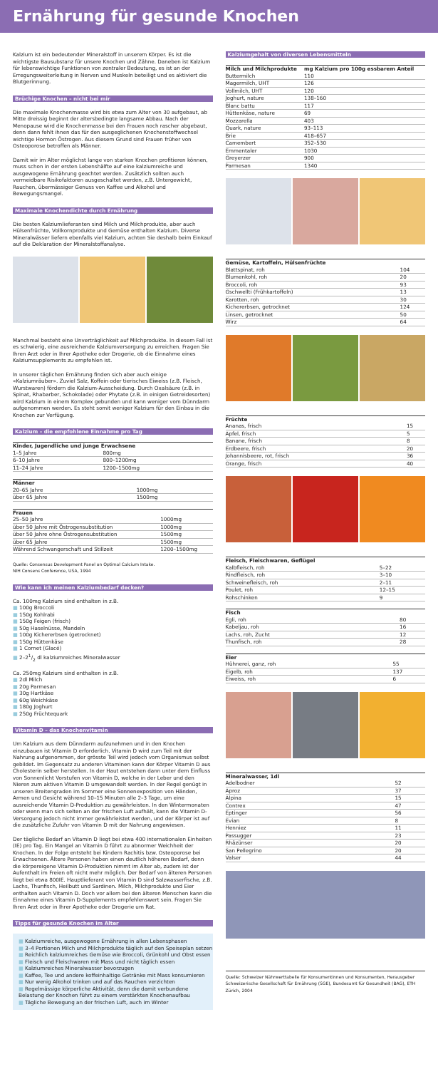Ernährung für gesunde Knochen
Kalzium ist ein bedeutender Mineralstoff in unserem Körper. Es ist die wichtigste Bausubstanz für unsere Knochen und Zähne. Daneben ist Kalzium für lebenswichtige Funktionen von zentraler Bedeutung, es ist an der Erregungsweiterleitung in Nerven und Muskeln beteiligt und es aktiviert die Blutgerinnung.
Brüchige Knochen – nicht bei mir
Die maximale Knochenmasse wird bis etwa zum Alter von 30 aufgebaut, ab Mitte dreissig beginnt der altersbedingte langsame Abbau. Nach der Menopause wird die Knochenmasse bei den Frauen noch rascher abgebaut, denn dann fehlt ihnen das für den ausgeglichenen Knochenstoffwechsel wichtige Hormon Östrogen. Aus diesem Grund sind Frauen früher von Osteoporose betroffen als Männer.
Damit wir im Alter möglichst lange von starken Knochen profitieren können, muss schon in der ersten Lebenshälfte auf eine kalziumreiche und ausgewogene Ernährung geachtet werden. Zusätzlich sollten auch vermeidbare Risikofaktoren ausgeschaltet werden, z.B. Untergewicht, Rauchen, übermässiger Genuss von Kaffee und Alkohol und Bewegungsmangel.
Maximale Knochendichte durch Ernährung
Die besten Kalziumlieferanten sind Milch und Milchprodukte, aber auch Hülsenfrüchte, Vollkornprodukte und Gemüse enthalten Kalzium. Diverse Mineralwässer liefern ebenfalls viel Kalzium, achten Sie deshalb beim Einkauf auf die Deklaration der Mineralstoffanalyse.
Manchmal besteht eine Unverträglichkeit auf Milchprodukte. In diesem Fall ist es schwierig, eine ausreichende Kalziumversorgung zu erreichen. Fragen Sie Ihren Arzt oder in Ihrer Apotheke oder Drogerie, ob die Einnahme eines Kalziumsupplements zu empfehlen ist.
In unserer täglichen Ernährung finden sich aber auch einige «Kalziumräuber». Zuviel Salz, Koffein oder tierisches Eiweiss (z.B. Fleisch, Wurstwaren) fördern die Kalzium-Ausscheidung. Durch Oxalsäure (z.B. in Spinat, Rhabarber, Schokolade) oder Phytate (z.B. in einigen Getreidesorten) wird Kalzium in einem Komplex gebunden und kann weniger vom Dünndarm aufgenommen werden. Es steht somit weniger Kalzium für den Einbau in die Knochen zur Verfügung.
Kalzium – die empfohlene Einnahme pro Tag
| Kinder, Jugendliche und junge Erwachsene | |
| --- | --- |
| 1–5 Jahre | 800mg |
| 6–10 Jahre | 800–1200mg |
| 11–24 Jahre | 1200–1500mg |
| Männer | |
| --- | --- |
| 20–65 Jahre | 1000mg |
| über 65 Jahre | 1500mg |
| Frauen | |
| --- | --- |
| 25–50 Jahre | 1000mg |
| über 50 Jahre mit Östrogensubstitution | 1000mg |
| über 50 Jahre ohne Östrogensubstitution | 1500mg |
| über 65 Jahre | 1500mg |
| Während Schwangerschaft und Stillzeit | 1200–1500mg |
Quelle: Consensus Development Panel on Optimal Calcium Intake.
NIH Consens Conference, USA, 1994
Wie kann ich meinen Kalziumbedarf decken?
Ca. 100mg Kalzium sind enthalten in z.B.
100g Broccoli
150g Kohlrabi
150g Feigen (frisch)
50g Haselnüsse, Mandeln
100g Kichererbsen (getrocknet)
150g Hüttenkäse
1 Cornet (Glacé)
2–21/2 dl kalziumreiches Mineralwasser
Ca. 250mg Kalzium sind enthalten in z.B.
2dl Milch
20g Parmesan
30g Hartkäse
60g Weichkäse
180g Joghurt
250g Früchtequark
Vitamin D – das Knochenvitamin
Um Kalzium aus dem Dünndarm aufzunehmen und in den Knochen einzubauen ist Vitamin D erforderlich. Vitamin D wird zum Teil mit der Nahrung aufgenommen, der grösste Teil wird jedoch vom Organismus selbst gebildet. Im Gegensatz zu anderen Vitaminen kann der Körper Vitamin D aus Cholesterin selber herstellen. In der Haut entstehen dann unter dem Einfluss von Sonnenlicht Vorstufen von Vitamin D, welche in der Leber und den Nieren zum aktiven Vitamin D umgewandelt werden. In der Regel genügt in unseren Breitengraden im Sommer eine Sonnenexposition von Händen, Armen und Gesicht während 10–15 Minuten alle 2–3 Tage, um eine ausreichende Vitamin D-Produktion zu gewährleisten. In den Wintermonaten oder wenn man sich selten an der frischen Luft aufhält, kann die Vitamin D-Versorgung jedoch nicht immer gewährleistet werden, und der Körper ist auf die zusätzliche Zufuhr von Vitamin D mit der Nahrung angewiesen.
Der tägliche Bedarf an Vitamin D liegt bei etwa 400 internationalen Einheiten (IE) pro Tag. Ein Mangel an Vitamin D führt zu abnormer Weichheit der Knochen. In der Folge entsteht bei Kindern Rachitis bzw. Osteoporose bei Erwachsenen. Ältere Personen haben einen deutlich höheren Bedarf, denn die körpereigene Vitamin D-Produktion nimmt im Alter ab, zudem ist der Aufenthalt im Freien oft nicht mehr möglich. Der Bedarf von älteren Personen liegt bei etwa 800IE. Hauptlieferant von Vitamin D sind Salzwasserfische, z.B. Lachs, Thunfisch, Heilbutt und Sardinen. Milch, Milchprodukte und Eier enthalten auch Vitamin D. Doch vor allem bei den älteren Menschen kann die Einnahme eines Vitamin D-Supplements empfehlenswert sein. Fragen Sie Ihren Arzt oder in Ihrer Apotheke oder Drogerie um Rat.
Tipps für gesunde Knochen im Alter
Kalziumreiche, ausgewogene Ernährung in allen Lebensphasen
3–4 Portionen Milch und Milchprodukte täglich auf den Speiseplan setzen
Reichlich kalziumreiches Gemüse wie Broccoli, Grünkohl und Obst essen
Fleisch und Fleischwaren mit Mass und nicht täglich essen
Kalziumreiches Mineralwasser bevorzugen
Kaffee, Tee und andere koffeinhaltige Getränke mit Mass konsumieren
Nur wenig Alkohol trinken und auf das Rauchen verzichten
Regelmässige körperliche Aktivität, denn die damit verbundene Belastung der Knochen führt zu einem verstärkten Knochenaufbau
Tägliche Bewegung an der frischen Luft, auch im Winter
Kalziumgehalt von diversen Lebensmitteln
| Milch und Milchprodukte | mg Kalzium pro 100g essbarem Anteil |
| --- | --- |
| Buttermilch | 110 |
| Magermilch, UHT | 126 |
| Vollmilch, UHT | 120 |
| Joghurt, nature | 138–160 |
| Blanc battu | 117 |
| Hüttenkäse, nature | 69 |
| Mozzarella | 403 |
| Quark, nature | 93–113 |
| Brie | 418–657 |
| Camembert | 352–530 |
| Emmentaler | 1030 |
| Greyerzer | 900 |
| Parmesan | 1340 |
| Gemüse, Kartoffeln, Hülsenfrüchte | |
| --- | --- |
| Blattspinat, roh | 104 |
| Blumenkohl, roh | 20 |
| Broccoli, roh | 93 |
| Gschwellti (Frühkartoffeln) | 13 |
| Karotten, roh | 30 |
| Kichererbsen, getrocknet | 124 |
| Linsen, getrocknet | 50 |
| Wirz | 64 |
| Früchte | |
| --- | --- |
| Ananas, frisch | 15 |
| Apfel, frisch | 5 |
| Banane, frisch | 8 |
| Erdbeere, frisch | 20 |
| Johannisbeere, rot, frisch | 36 |
| Orange, frisch | 40 |
| Fleisch, Fleischwaren, Geflügel | |
| --- | --- |
| Kalbfleisch, roh | 5–22 |
| Rindfleisch, roh | 3–10 |
| Schweinefleisch, roh | 2–11 |
| Poulet, roh | 12–15 |
| Rohschinken | 9 |
| Fisch | |
| --- | --- |
| Egli, roh | 80 |
| Kabeljau, roh | 16 |
| Lachs, roh, Zucht | 12 |
| Thunfisch, roh | 28 |
| Eier | |
| --- | --- |
| Hühnerei, ganz, roh | 55 |
| Eigelb, roh | 137 |
| Eiweiss, roh | 6 |
| Mineralwasser, 1dl | |
| --- | --- |
| Adelbodner | 52 |
| Aproz | 37 |
| Alpina | 15 |
| Contrex | 47 |
| Eptinger | 56 |
| Evian | 8 |
| Henniez | 11 |
| Passugger | 23 |
| Rhäzünser | 20 |
| San Pellegrino | 20 |
| Valser | 44 |
Quelle: Schweizer Nährwerttabelle für Konsumentinnen und Konsumenten, Herausgeber Schweizerische Gesellschaft für Ernährung (SGE), Bundesamt für Gesundheit (BAG), ETH Zürich, 2004